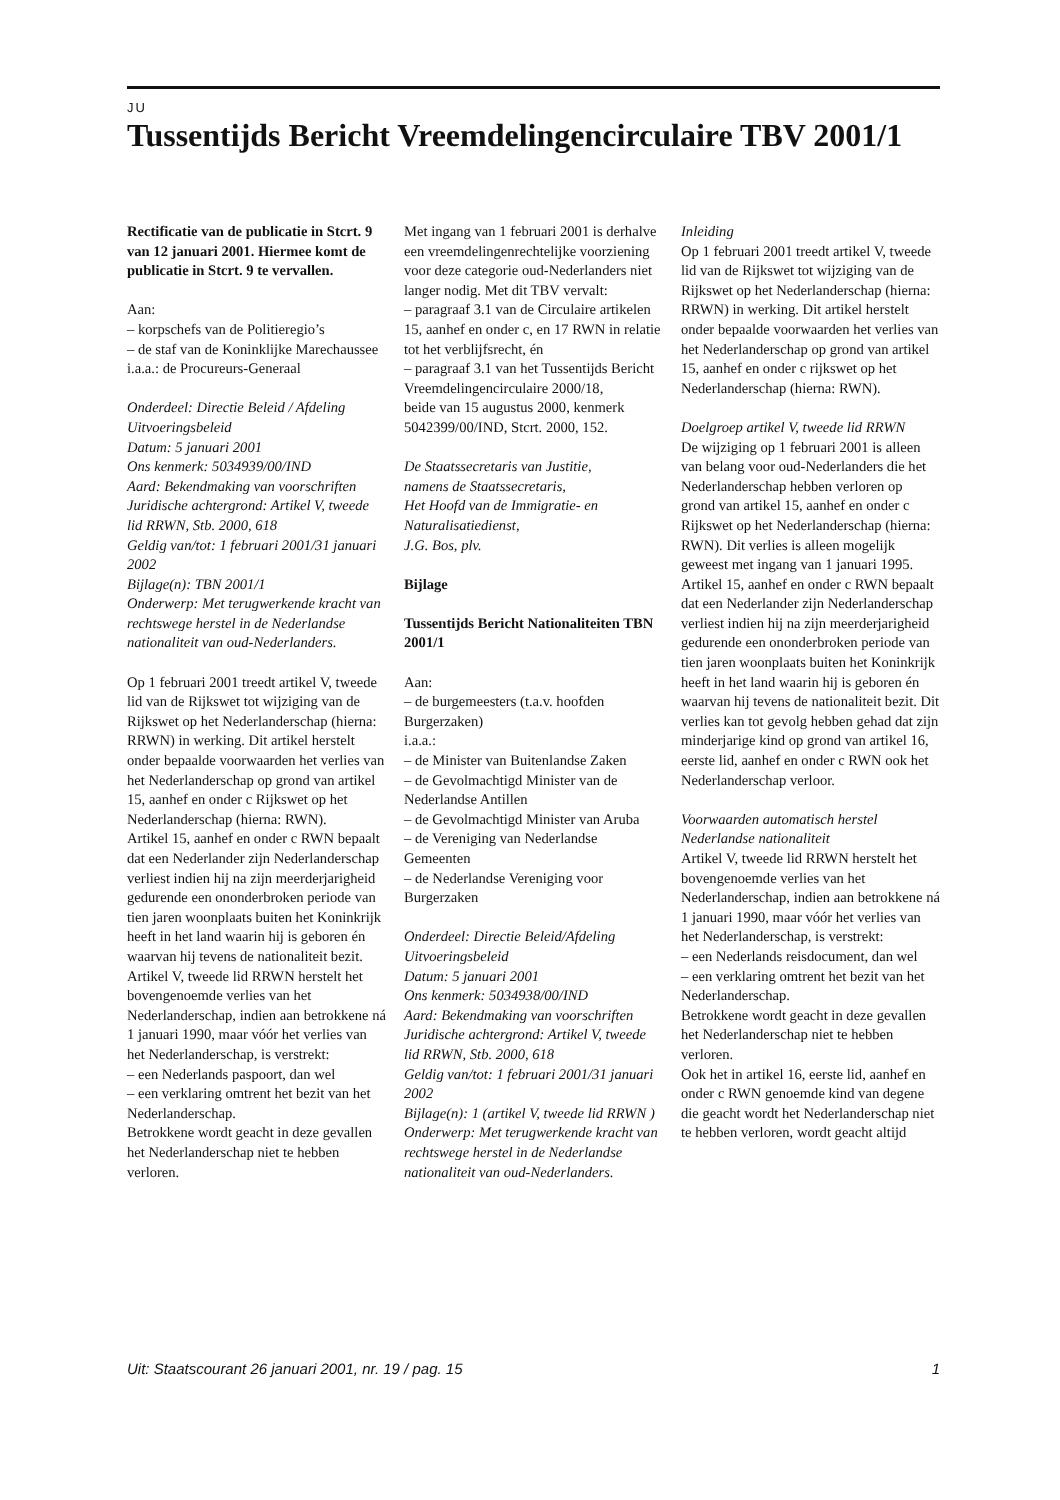JU
Tussentijds Bericht Vreemdelingencirculaire TBV 2001/1
Rectificatie van de publicatie in Stcrt. 9 van 12 januari 2001. Hiermee komt de publicatie in Stcrt. 9 te vervallen.
Aan:
– korpschefs van de Politieregio’s
– de staf van de Koninklijke Marechaussee
i.a.a.: de Procureurs-Generaal
Onderdeel: Directie Beleid / Afdeling Uitvoeringsbeleid
Datum: 5 januari 2001
Ons kenmerk: 5034939/00/IND
Aard: Bekendmaking van voorschriften
Juridische achtergrond: Artikel V, tweede lid RRWN, Stb. 2000, 618
Geldig van/tot: 1 februari 2001/31 januari 2002
Bijlage(n): TBN 2001/1
Onderwerp: Met terugwerkende kracht van rechtswege herstel in de Nederlandse nationaliteit van oud-Nederlanders.
Op 1 februari 2001 treedt artikel V, tweede lid van de Rijkswet tot wijziging van de Rijkswet op het Nederlanderschap (hierna: RRWN) in werking. Dit artikel herstelt onder bepaalde voorwaarden het verlies van het Nederlanderschap op grond van artikel 15, aanhef en onder c Rijkswet op het Nederlanderschap (hierna: RWN).
Artikel 15, aanhef en onder c RWN bepaalt dat een Nederlander zijn Nederlanderschap verliest indien hij na zijn meerderjarigheid gedurende een ononderbroken periode van tien jaren woonplaats buiten het Koninkrijk heeft in het land waarin hij is geboren én waarvan hij tevens de nationaliteit bezit.
Artikel V, tweede lid RRWN herstelt het bovengenoemde verlies van het Nederlanderschap, indien aan betrokkene ná 1 januari 1990, maar vóór het verlies van het Nederlanderschap, is verstrekt:
– een Nederlands paspoort, dan wel
– een verklaring omtrent het bezit van het Nederlanderschap.
Betrokkene wordt geacht in deze gevallen het Nederlanderschap niet te hebben verloren.
Met ingang van 1 februari 2001 is derhalve een vreemdelingenrechtelijke voorziening voor deze categorie oud-Nederlanders niet langer nodig. Met dit TBV vervalt:
– paragraaf 3.1 van de Circulaire artikelen 15, aanhef en onder c, en 17 RWN in relatie tot het verblijfsrecht, én
– paragraaf 3.1 van het Tussentijds Bericht Vreemdelingencirculaire 2000/18,
beide van 15 augustus 2000, kenmerk 5042399/00/IND, Stcrt. 2000, 152.
De Staatssecretaris van Justitie,
namens de Staatssecretaris,
Het Hoofd van de Immigratie- en Naturalisatiedienst,
J.G. Bos, plv.
Bijlage
Tussentijds Bericht Nationaliteiten TBN 2001/1
Aan:
– de burgemeesters (t.a.v. hoofden Burgerzaken)
i.a.a.:
– de Minister van Buitenlandse Zaken
– de Gevolmachtigd Minister van de Nederlandse Antillen
– de Gevolmachtigd Minister van Aruba
– de Vereniging van Nederlandse Gemeenten
– de Nederlandse Vereniging voor Burgerzaken
Onderdeel: Directie Beleid/Afdeling Uitvoeringsbeleid
Datum: 5 januari 2001
Ons kenmerk: 5034938/00/IND
Aard: Bekendmaking van voorschriften
Juridische achtergrond: Artikel V, tweede lid RRWN, Stb. 2000, 618
Geldig van/tot: 1 februari 2001/31 januari 2002
Bijlage(n): 1 (artikel V, tweede lid RRWN )
Onderwerp: Met terugwerkende kracht van rechtswege herstel in de Nederlandse nationaliteit van oud-Nederlanders.
Inleiding
Op 1 februari 2001 treedt artikel V, tweede lid van de Rijkswet tot wijziging van de Rijkswet op het Nederlanderschap (hierna: RRWN) in werking. Dit artikel herstelt onder bepaalde voorwaarden het verlies van het Nederlanderschap op grond van artikel 15, aanhef en onder c rijkswet op het Nederlanderschap (hierna: RWN).
Doelgroep artikel V, tweede lid RRWN
De wijziging op 1 februari 2001 is alleen van belang voor oud-Nederlanders die het Nederlanderschap hebben verloren op grond van artikel 15, aanhef en onder c Rijkswet op het Nederlanderschap (hierna: RWN). Dit verlies is alleen mogelijk geweest met ingang van 1 januari 1995.
Artikel 15, aanhef en onder c RWN bepaalt dat een Nederlander zijn Nederlanderschap verliest indien hij na zijn meerderjarigheid gedurende een ononderbroken periode van tien jaren woonplaats buiten het Koninkrijk heeft in het land waarin hij is geboren én waarvan hij tevens de nationaliteit bezit. Dit verlies kan tot gevolg hebben gehad dat zijn minderjarige kind op grond van artikel 16, eerste lid, aanhef en onder c RWN ook het Nederlanderschap verloor.
Voorwaarden automatisch herstel Nederlandse nationaliteit
Artikel V, tweede lid RRWN herstelt het bovengenoemde verlies van het Nederlanderschap, indien aan betrokkene ná 1 januari 1990, maar vóór het verlies van het Nederlanderschap, is verstrekt:
– een Nederlands reisdocument, dan wel
– een verklaring omtrent het bezit van het Nederlanderschap.
Betrokkene wordt geacht in deze gevallen het Nederlanderschap niet te hebben verloren.
Ook het in artikel 16, eerste lid, aanhef en onder c RWN genoemde kind van degene die geacht wordt het Nederlanderschap niet te hebben verloren, wordt geacht altijd
Uit: Staatscourant 26 januari 2001, nr. 19 / pag. 15 1